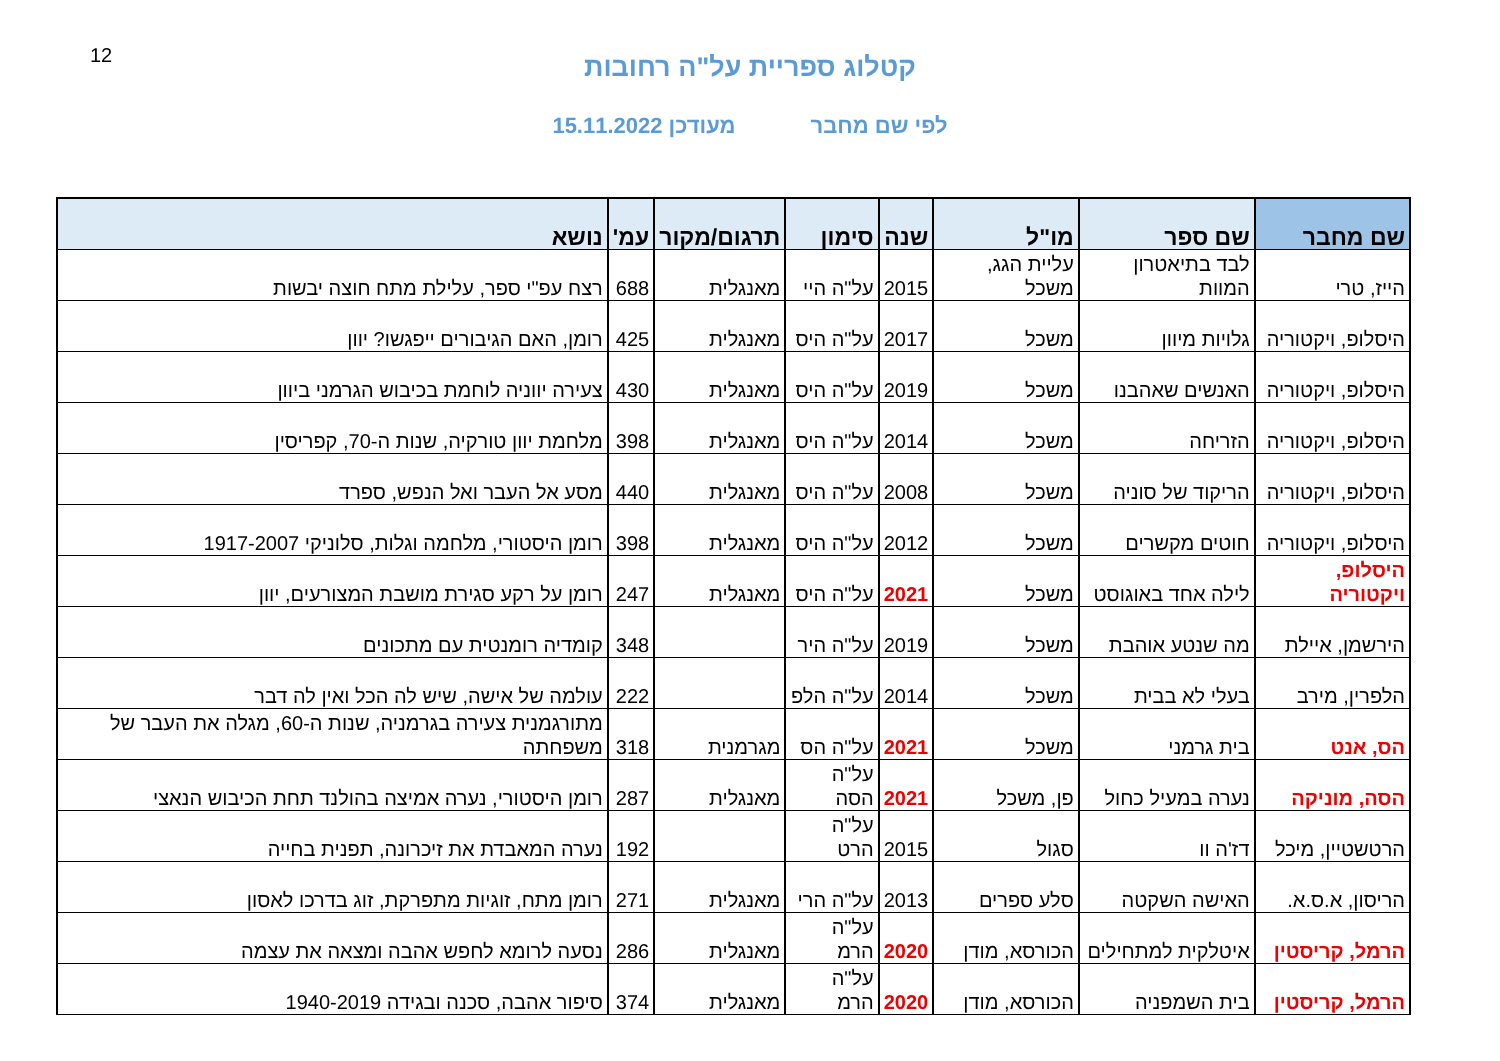12
קטלוג ספריית על"ה רחובות
לפי שם מחבר מעודכן 15.11.2022
| שם מחבר | שם ספר | מו"ל | שנה | סימון | תרגום/מקור | עמ' | נושא |
| --- | --- | --- | --- | --- | --- | --- | --- |
| הייז, טרי | לבד בתיאטרון המוות | עליית הגג, משכל | 2015 | על"ה היי | מאנגלית | 688 | רצח עפ"י ספר, עלילת מתח חוצה יבשות |
| היסלופ, ויקטוריה | גלויות מיוון | משכל | 2017 | על"ה היס | מאנגלית | 425 | רומן, האם הגיבורים ייפגשו? יוון |
| היסלופ, ויקטוריה | האנשים שאהבנו | משכל | 2019 | על"ה היס | מאנגלית | 430 | צעירה יווניה לוחמת בכיבוש הגרמני ביוון |
| היסלופ, ויקטוריה | הזריחה | משכל | 2014 | על"ה היס | מאנגלית | 398 | מלחמת יוון טורקיה, שנות ה-70, קפריסין |
| היסלופ, ויקטוריה | הריקוד של סוניה | משכל | 2008 | על"ה היס | מאנגלית | 440 | מסע אל העבר ואל הנפש, ספרד |
| היסלופ, ויקטוריה | חוטים מקשרים | משכל | 2012 | על"ה היס | מאנגלית | 398 | רומן היסטורי, מלחמה וגלות, סלוניקי 1917-2007 |
| היסלופ, ויקטוריה | לילה אחד באוגוסט | משכל | 2021 | על"ה היס | מאנגלית | 247 | רומן על רקע סגירת מושבת המצורעים, יוון |
| הירשמן, איילת | מה שנטע אוהבת | משכל | 2019 | על"ה היר | | 348 | קומדיה רומנטית עם מתכונים |
| הלפרין, מירב | בעלי לא בבית | משכל | 2014 | על"ה הלפ | | 222 | עולמה של אישה, שיש לה הכל ואין לה דבר |
| הס, אנט | בית גרמני | משכל | 2021 | על"ה הס | מגרמנית | 318 | מתורגמנית צעירה בגרמניה, שנות ה-60, מגלה את העבר של משפחתה |
| הסה, מוניקה | נערה במעיל כחול | פן, משכל | 2021 | על"ה הסה | מאנגלית | 287 | רומן היסטורי, נערה אמיצה בהולנד תחת הכיבוש הנאצי |
| הרטשטיין, מיכל | דז'ה וו | סגול | 2015 | על"ה הרט | | 192 | נערה המאבדת את זיכרונה, תפנית בחייה |
| הריסון, א.ס.א. | האישה השקטה | סלע ספרים | 2013 | על"ה הרי | מאנגלית | 271 | רומן מתח, זוגיות מתפרקת, זוג בדרכו לאסון |
| הרמל, קריסטין | איטלקית למתחילים | הכורסא, מודן | 2020 | על"ה הרמ | מאנגלית | 286 | נסעה לרומא לחפש אהבה ומצאה את עצמה |
| הרמל, קריסטין | בית השמפניה | הכורסא, מודן | 2020 | על"ה הרמ | מאנגלית | 374 | סיפור אהבה, סכנה ובגידה 1940-2019 |